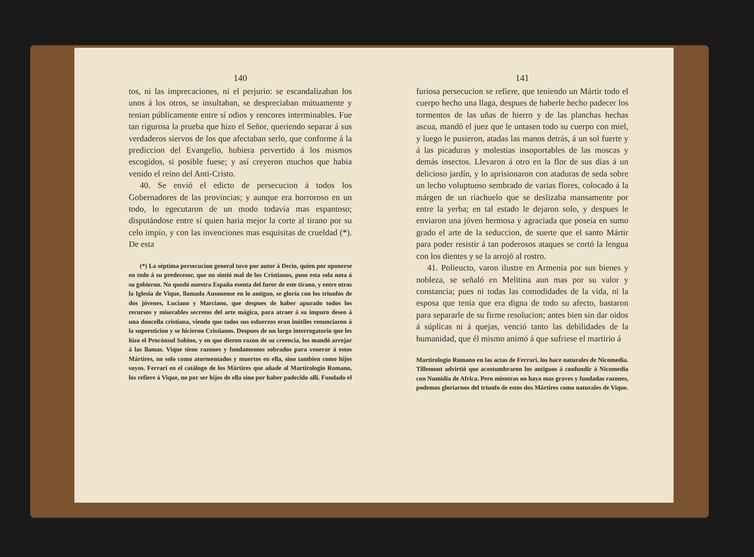140
tos, ni las imprecaciones, ni el perjurio: se escandalizaban los unos á los otros, se insultaban, se despreciaban mútuamente y tenian públicamente entre sí odios y rencores interminables. Fue tan rigurosa la prueba que hizo el Señor, queriendo separar á sus verdaderos siervos de los que afectaban serlo, que conforme á la prediccion del Evangelio, hubiera pervertido á los mismos escogidos, si posible fuese; y así creyeron muchos que habia venido el reino del Anti-Cristo.
40. Se envió el edicto de persecucion á todos los Gobernadores de las provincias; y aunque era horroroso en un todo, lo egecutaron de un modo todavía mas espantoso; disputándose entre sí quien haria mejor la corte al tirano por su celo impío, y con las invenciones mas esquisitas de crueldad (*). De esta
(*) La séptima persecucion general tuvo por autor á Decio, quien por oponerse en todo á su predecesor, que no sintió mal de los Cristianos, puso esta sola nota á su gobierno. No quedó nuestra España esenta del furor de este tirano, y entre otras la Iglesia de Vique, llamada Ausonense en lo antiguo, se gloría con los triunfos de dos jóvenes, Luciano y Marciano, que despues de haber apurado todos los recursos y miserables secretos del arte mágica, para atraer á su impuro deseo á una doncella cristiana, viendo que todos sus esfuerzos eran inútiles renunciaron á la supersticion y se hicieron Cristianos. Despues de un largo interrogatorio que les hizo el Procónsul Sabino, y en que dieron razon de su creencia, los mandó arrojar á las llamas. Vique tiene razones y fundamentos sobrados para venerar á estos Mártires, no solo como atormentados y muertos en ella, sino tambien como hijos suyos. Ferrari en el catálogo de los Mártires que añade al Martirologio Romano, los refiere á Vique, no por ser hijos de ella sino por haber padecido allí. Fundado el
141
furiosa persecucion se refiere, que teniendo un Mártir todo el cuerpo hecho una llaga, despues de haberle hecho padecer los tormentos de las uñas de hierro y de las planchas hechas ascua, mandó el juez que le untasen todo su cuerpo con miel, y luego le pusieron, atadas las manos detrás, á un sol fuerte y á las picaduras y molestias insoportables de las moscas y demás insectos. Llevaron á otro en la flor de sus dias á un delicioso jardín, y lo aprisionaron con ataduras de seda sobre un lecho voluptuoso sembrado de varias flores, colocado á la márgen de un riachuelo que se deslizaba mansamente por entre la yerba; en tal estado le dejaron solo, y despues le enviaron una jóven hermosa y agraciada que poseía en sumo grado el arte de la seduccion, de suerte que el santo Mártir para poder resistir á tan poderosos ataques se cortó la lengua con los dientes y se la arrojó al rostro.
41. Polieucto, varon ilustre en Armenia por sus bienes y nobleza, se señaló en Melitina aun mas por su valor y constancia; pues ni todas las comodidades de la vida, ni la esposa que tenia que era digna de todo su afecto, bastaron para separarle de su firme resolucion; antes bien sin dar oidos á súplicas ni á quejas, venció tanto las debilidades de la humanidad, que él mismo animó á que sufriese el martirio á
Martirologio Romano en las actas de Ferrari, los hace naturales de Nicomedia. Tillemont advirtió que acostumbraron los antiguos á confundir á Nicomedia con Numidia de Africa. Pero mientras no haya mas graves y fundadas razones, podemos gloriarnos del triunfo de estos dos Mártires como naturales de Vique.